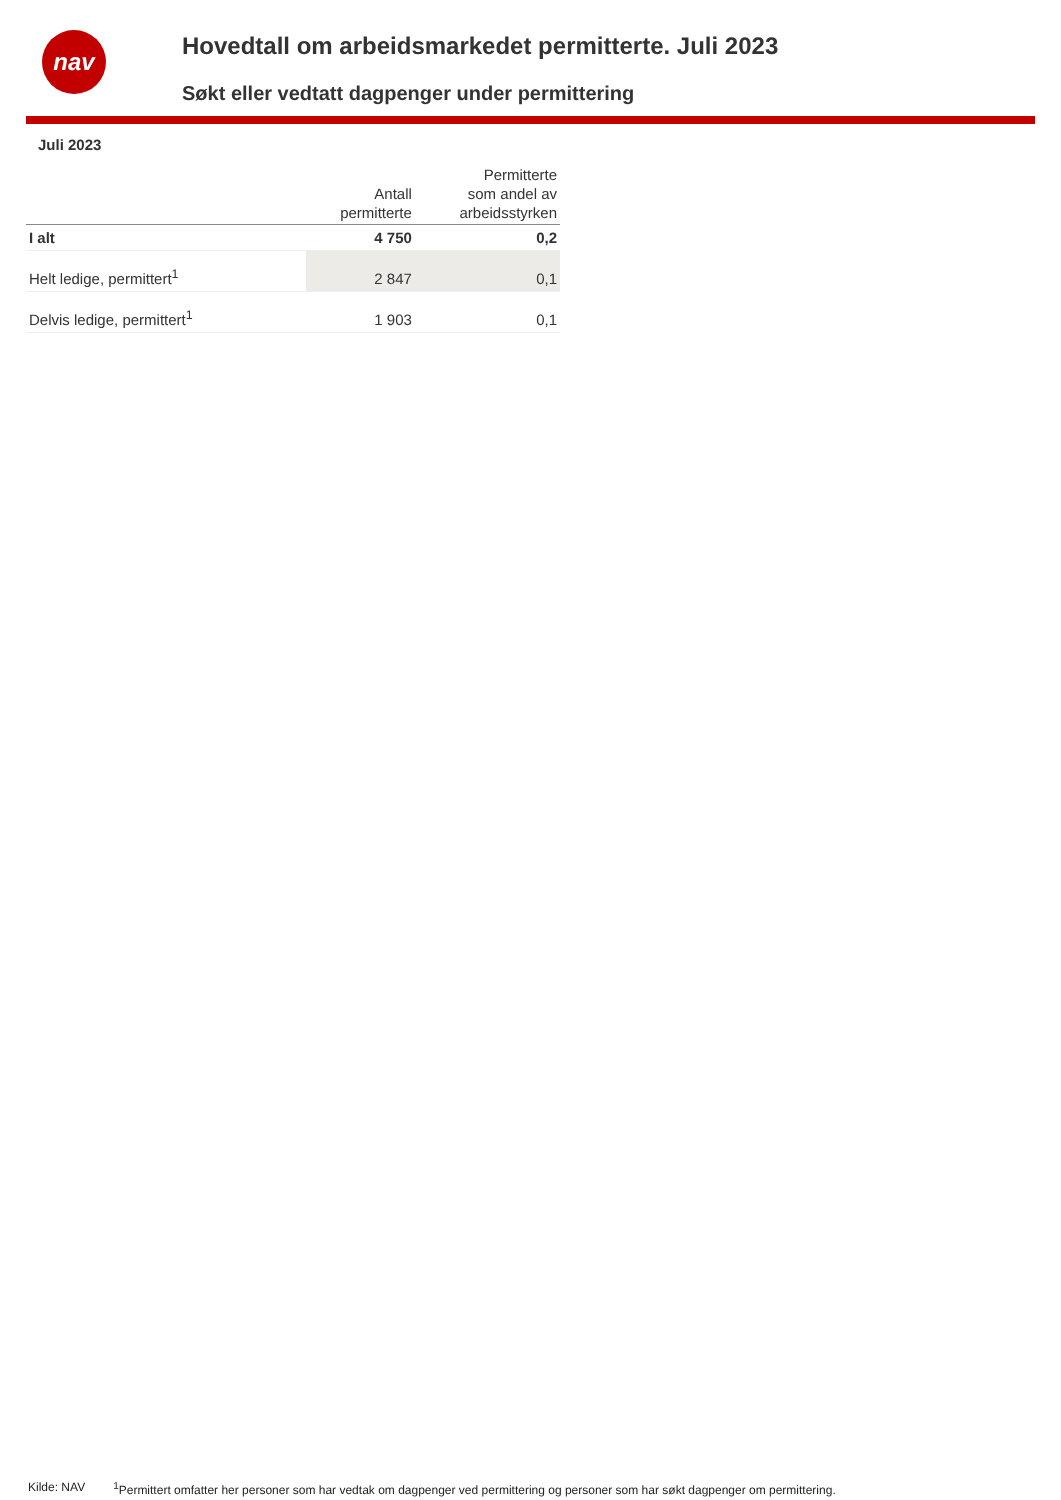nav
Hovedtall om arbeidsmarkedet permitterte. Juli 2023
Søkt eller vedtatt dagpenger under permittering
Juli 2023
| | Antall permitterte | Permitterte som andel av arbeidsstyrken |
| --- | --- | --- |
| I alt | 4 750 | 0,2 |
| Helt ledige, permittert<sup>1</sup> | 2 847 | 0,1 |
| Delvis ledige, permittert<sup>1</sup> | 1 903 | 0,1 |
Kilde: NAV <sup>1</sup>Permittert omfatter her personer som har vedtak om dagpenger ved permittering og personer som har søkt dagpenger om permittering.